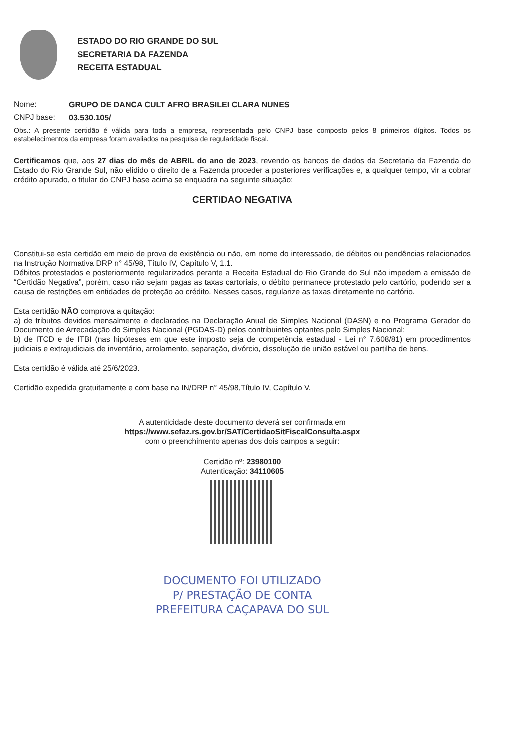ESTADO DO RIO GRANDE DO SUL
SECRETARIA DA FAZENDA
RECEITA ESTADUAL
Nome: GRUPO DE DANCA CULT AFRO BRASILEI CLARA NUNES
CNPJ base: 03.530.105/
Obs.: A presente certidão é válida para toda a empresa, representada pelo CNPJ base composto pelos 8 primeiros dígitos. Todos os estabelecimentos da empresa foram avaliados na pesquisa de regularidade fiscal.
Certificamos que, aos 27 dias do mês de ABRIL do ano de 2023, revendo os bancos de dados da Secretaria da Fazenda do Estado do Rio Grande Sul, não elidido o direito de a Fazenda proceder a posteriores verificações e, a qualquer tempo, vir a cobrar crédito apurado, o titular do CNPJ base acima se enquadra na seguinte situação:
CERTIDAO NEGATIVA
Constitui-se esta certidão em meio de prova de existência ou não, em nome do interessado, de débitos ou pendências relacionados na Instrução Normativa DRP n° 45/98, Título IV, Capítulo V, 1.1.
Débitos protestados e posteriormente regularizados perante a Receita Estadual do Rio Grande do Sul não impedem a emissão de “Certidão Negativa”, porém, caso não sejam pagas as taxas cartoriais, o débito permanece protestado pelo cartório, podendo ser a causa de restrições em entidades de proteção ao crédito. Nesses casos, regularize as taxas diretamente no cartório.
Esta certidão NÃO comprova a quitação:
a) de tributos devidos mensalmente e declarados na Declaração Anual de Simples Nacional (DASN) e no Programa Gerador do Documento de Arrecadação do Simples Nacional (PGDAS-D) pelos contribuintes optantes pelo Simples Nacional;
b) de ITCD e de ITBI (nas hipóteses em que este imposto seja de competência estadual - Lei n° 7.608/81) em procedimentos judiciais e extrajudiciais de inventário, arrolamento, separação, divórcio, dissolução de união estável ou partilha de bens.
Esta certidão é válida até 25/6/2023.
Certidão expedida gratuitamente e com base na IN/DRP n° 45/98,Título IV, Capítulo V.
A autenticidade deste documento deverá ser confirmada em
https://www.sefaz.rs.gov.br/SAT/CertidaoSitFiscalConsulta.aspx
com o preenchimento apenas dos dois campos a seguir:
Certidão nº: 23980100
Autenticação: 34110605
DOCUMENTO FOI UTILIZADO
P/ PRESTAÇÃO DE CONTA
PREFEITURA CAÇAPAVA DO SUL